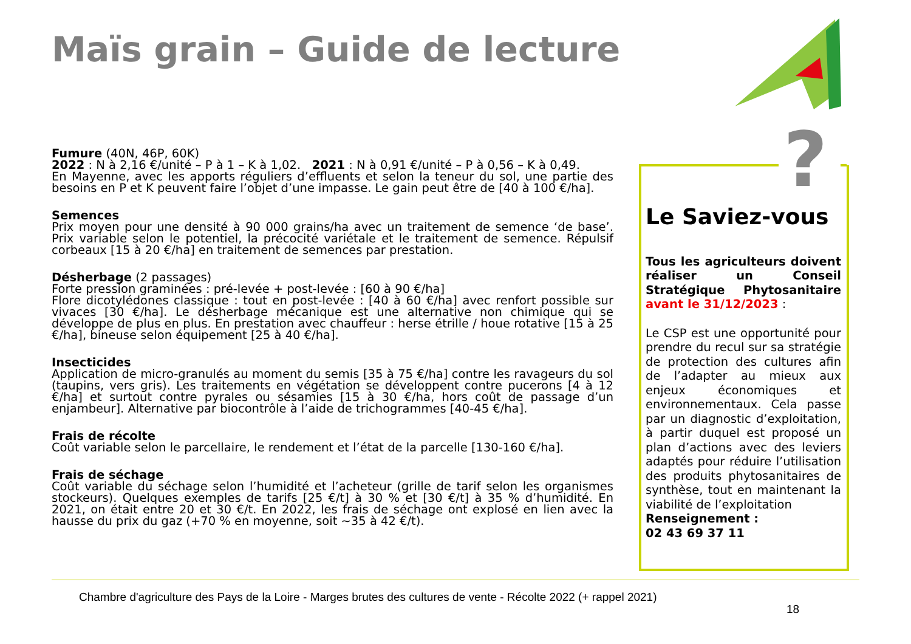Maïs grain – Guide de lecture
Fumure (40N, 46P, 60K)
2022 : N à 2,16 €/unité – P à 1 – K à 1,02. 2021 : N à 0,91 €/unité – P à 0,56 – K à 0,49.
En Mayenne, avec les apports réguliers d’effluents et selon la teneur du sol, une partie des besoins en P et K peuvent faire l’objet d’une impasse. Le gain peut être de [40 à 100 €/ha].
Semences
Prix moyen pour une densité à 90 000 grains/ha avec un traitement de semence ‘de base’. Prix variable selon le potentiel, la précocité variétale et le traitement de semence. Répulsif corbeaux [15 à 20 €/ha] en traitement de semences par prestation.
Désherbage (2 passages)
Forte pression graminées : pré-levée + post-levée : [60 à 90 €/ha]
Flore dicotylédones classique : tout en post-levée : [40 à 60 €/ha] avec renfort possible sur vivaces [30 €/ha]. Le désherbage mécanique est une alternative non chimique qui se développe de plus en plus. En prestation avec chauffeur : herse étrille / houe rotative [15 à 25 €/ha], bineuse selon équipement [25 à 40 €/ha].
Insecticides
Application de micro-granulés au moment du semis [35 à 75 €/ha] contre les ravageurs du sol (taupins, vers gris). Les traitements en végétation se développent contre pucerons [4 à 12 €/ha] et surtout contre pyrales ou sésamies [15 à 30 €/ha, hors coût de passage d’un enjambeur]. Alternative par biocontrôle à l’aide de trichogrammes [40-45 €/ha].
Frais de récolte
Coût variable selon le parcellaire, le rendement et l’état de la parcelle [130-160 €/ha].
Frais de séchage
Coût variable du séchage selon l’humidité et l’acheteur (grille de tarif selon les organismes stockeurs). Quelques exemples de tarifs [25 €/t] à 30 % et [30 €/t] à 35 % d’humidité. En 2021, on était entre 20 et 30 €/t. En 2022, les frais de séchage ont explosé en lien avec la hausse du prix du gaz (+70 % en moyenne, soit ~35 à 42 €/t).
?
Le Saviez-vous
Tous les agriculteurs doivent réaliser un Conseil Stratégique Phytosanitaire avant le 31/12/2023 :
Le CSP est une opportunité pour prendre du recul sur sa stratégie de protection des cultures afin de l’adapter au mieux aux enjeux économiques et environnementaux. Cela passe par un diagnostic d’exploitation, à partir duquel est proposé un plan d’actions avec des leviers adaptés pour réduire l’utilisation des produits phytosanitaires de synthèse, tout en maintenant la viabilité de l’exploitation
Renseignement :
02 43 69 37 11
Chambre d'agriculture des Pays de la Loire - Marges brutes des cultures de vente - Récolte 2022 (+ rappel 2021)
18